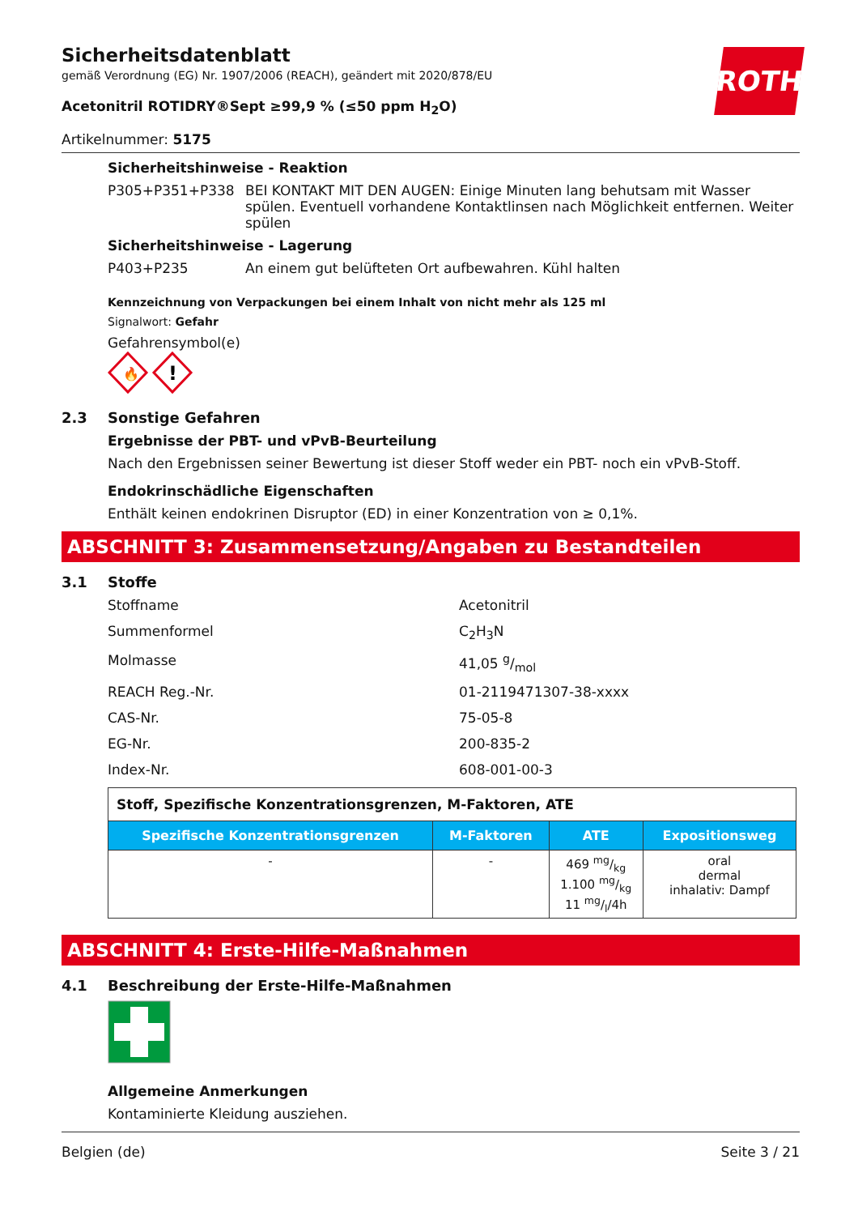ROTH
Sicherheitsdatenblatt
gemäß Verordnung (EG) Nr. 1907/2006 (REACH), geändert mit 2020/878/EU
Acetonitril ROTIDRY®Sept ≥99,9 % (≤50 ppm H<sub>2</sub>O)
Artikelnummer: 5175
Sicherheitshinweise - Reaktion
P305+P351+P338 BEI KONTAKT MIT DEN AUGEN: Einige Minuten lang behutsam mit Wasser spülen. Eventuell vorhandene Kontaktlinsen nach Möglichkeit entfernen. Weiter spülen
Sicherheitshinweise - Lagerung
P403+P235 An einem gut belüfteten Ort aufbewahren. Kühl halten
Kennzeichnung von Verpackungen bei einem Inhalt von nicht mehr als 125 ml
Signalwort: Gefahr
Gefahrensymbol(e)
🔥
!
2.3 Sonstige Gefahren
Ergebnisse der PBT- und vPvB-Beurteilung
Nach den Ergebnissen seiner Bewertung ist dieser Stoff weder ein PBT- noch ein vPvB-Stoff.
Endokrinschädliche Eigenschaften
Enthält keinen endokrinen Disruptor (ED) in einer Konzentration von ≥ 0,1%.
ABSCHNITT 3: Zusammensetzung/Angaben zu Bestandteilen
3.1 Stoffe
Stoffname Acetonitril
Summenformel C<sub>2</sub>H<sub>3</sub>N
Molmasse 41,05 g/mol
REACH Reg.-Nr. 01-2119471307-38-xxxx
CAS-Nr. 75-05-8
EG-Nr. 200-835-2
Index-Nr. 608-001-00-3
| Stoff, Spezifische Konzentrationsgrenzen, M-Faktoren, ATE | | | |
| Spezifische Konzentrationsgrenzen | M-Faktoren | ATE | Expositionsweg |
| - | - | 469 mg/kg 1.100 mg/kg 11 mg/l/4h | oral dermal inhalativ: Dampf |
ABSCHNITT 4: Erste-Hilfe-Maßnahmen
4.1 Beschreibung der Erste-Hilfe-Maßnahmen
Allgemeine Anmerkungen
Kontaminierte Kleidung ausziehen.
Belgien (de) Seite 3 / 21